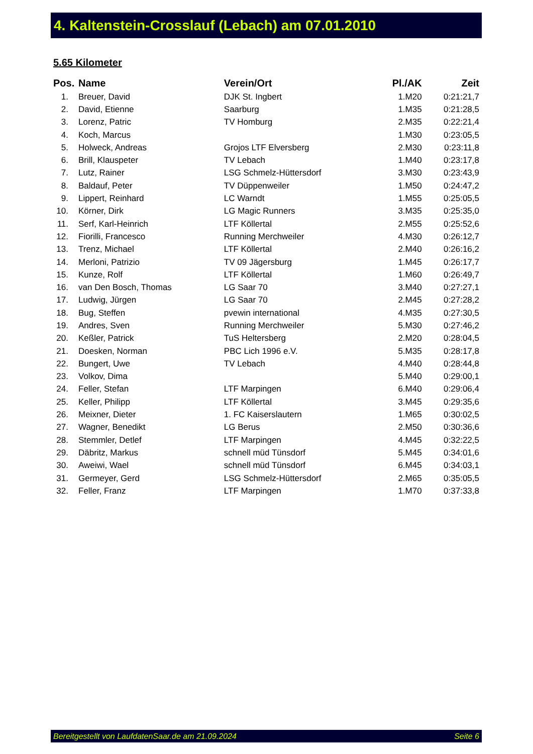4. Kaltenstein-Crosslauf (Lebach) am 07.01.2010
5.65 Kilometer
| Pos. | Name | Verein/Ort | Pl./AK | Zeit |
| --- | --- | --- | --- | --- |
| 1. | Breuer, David | DJK St. Ingbert | 1.M20 | 0:21:21,7 |
| 2. | David, Etienne | Saarburg | 1.M35 | 0:21:28,5 |
| 3. | Lorenz, Patric | TV Homburg | 2.M35 | 0:22:21,4 |
| 4. | Koch, Marcus | | 1.M30 | 0:23:05,5 |
| 5. | Holweck, Andreas | Grojos LTF Elversberg | 2.M30 | 0:23:11,8 |
| 6. | Brill, Klauspeter | TV Lebach | 1.M40 | 0:23:17,8 |
| 7. | Lutz, Rainer | LSG Schmelz-Hüttersdorf | 3.M30 | 0:23:43,9 |
| 8. | Baldauf, Peter | TV Düppenweiler | 1.M50 | 0:24:47,2 |
| 9. | Lippert, Reinhard | LC Warndt | 1.M55 | 0:25:05,5 |
| 10. | Körner, Dirk | LG Magic Runners | 3.M35 | 0:25:35,0 |
| 11. | Serf, Karl-Heinrich | LTF Köllertal | 2.M55 | 0:25:52,6 |
| 12. | Fiorilli, Francesco | Running Merchweiler | 4.M30 | 0:26:12,7 |
| 13. | Trenz, Michael | LTF Köllertal | 2.M40 | 0:26:16,2 |
| 14. | Merloni, Patrizio | TV 09 Jägersburg | 1.M45 | 0:26:17,7 |
| 15. | Kunze, Rolf | LTF Köllertal | 1.M60 | 0:26:49,7 |
| 16. | van Den Bosch, Thomas | LG Saar 70 | 3.M40 | 0:27:27,1 |
| 17. | Ludwig, Jürgen | LG Saar 70 | 2.M45 | 0:27:28,2 |
| 18. | Bug, Steffen | pvewin international | 4.M35 | 0:27:30,5 |
| 19. | Andres, Sven | Running Merchweiler | 5.M30 | 0:27:46,2 |
| 20. | Keßler, Patrick | TuS Heltersberg | 2.M20 | 0:28:04,5 |
| 21. | Doesken, Norman | PBC Lich 1996 e.V. | 5.M35 | 0:28:17,8 |
| 22. | Bungert, Uwe | TV Lebach | 4.M40 | 0:28:44,8 |
| 23. | Volkov, Dima | | 5.M40 | 0:29:00,1 |
| 24. | Feller, Stefan | LTF Marpingen | 6.M40 | 0:29:06,4 |
| 25. | Keller, Philipp | LTF Köllertal | 3.M45 | 0:29:35,6 |
| 26. | Meixner, Dieter | 1. FC Kaiserslautern | 1.M65 | 0:30:02,5 |
| 27. | Wagner, Benedikt | LG Berus | 2.M50 | 0:30:36,6 |
| 28. | Stemmler, Detlef | LTF Marpingen | 4.M45 | 0:32:22,5 |
| 29. | Däbritz, Markus | schnell müd Tünsdorf | 5.M45 | 0:34:01,6 |
| 30. | Aweiwi, Wael | schnell müd Tünsdorf | 6.M45 | 0:34:03,1 |
| 31. | Germeyer, Gerd | LSG Schmelz-Hüttersdorf | 2.M65 | 0:35:05,5 |
| 32. | Feller, Franz | LTF Marpingen | 1.M70 | 0:37:33,8 |
Bereitgestellt von LaufdatenSaar.de am 21.09.2024 Seite 6